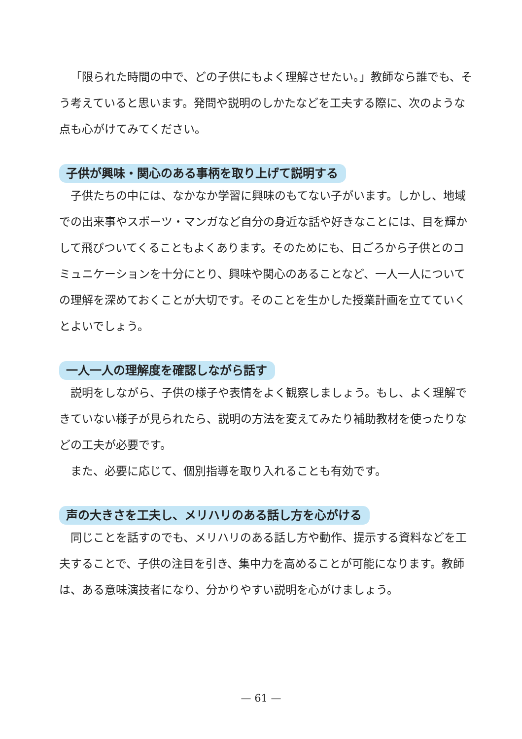「限られた時間の中で、どの子供にもよく理解させたい。」教師なら誰でも、そう考えていると思います。発問や説明のしかたなどを工夫する際に、次のような点も心がけてみてください。
子供が興味・関心のある事柄を取り上げて説明する
子供たちの中には、なかなか学習に興味のもてない子がいます。しかし、地域での出来事やスポーツ・マンガなど自分の身近な話や好きなことには、目を輝かして飛びついてくることもよくあります。そのためにも、日ごろから子供とのコミュニケーションを十分にとり、興味や関心のあることなど、一人一人についての理解を深めておくことが大切です。そのことを生かした授業計画を立てていくとよいでしょう。
一人一人の理解度を確認しながら話す
説明をしながら、子供の様子や表情をよく観察しましょう。もし、よく理解できていない様子が見られたら、説明の方法を変えてみたり補助教材を使ったりなどの工夫が必要です。
また、必要に応じて、個別指導を取り入れることも有効です。
声の大きさを工夫し、メリハリのある話し方を心がける
同じことを話すのでも、メリハリのある話し方や動作、提示する資料などを工夫することで、子供の注目を引き、集中力を高めることが可能になります。教師は、ある意味演技者になり、分かりやすい説明を心がけましょう。
— 61 —